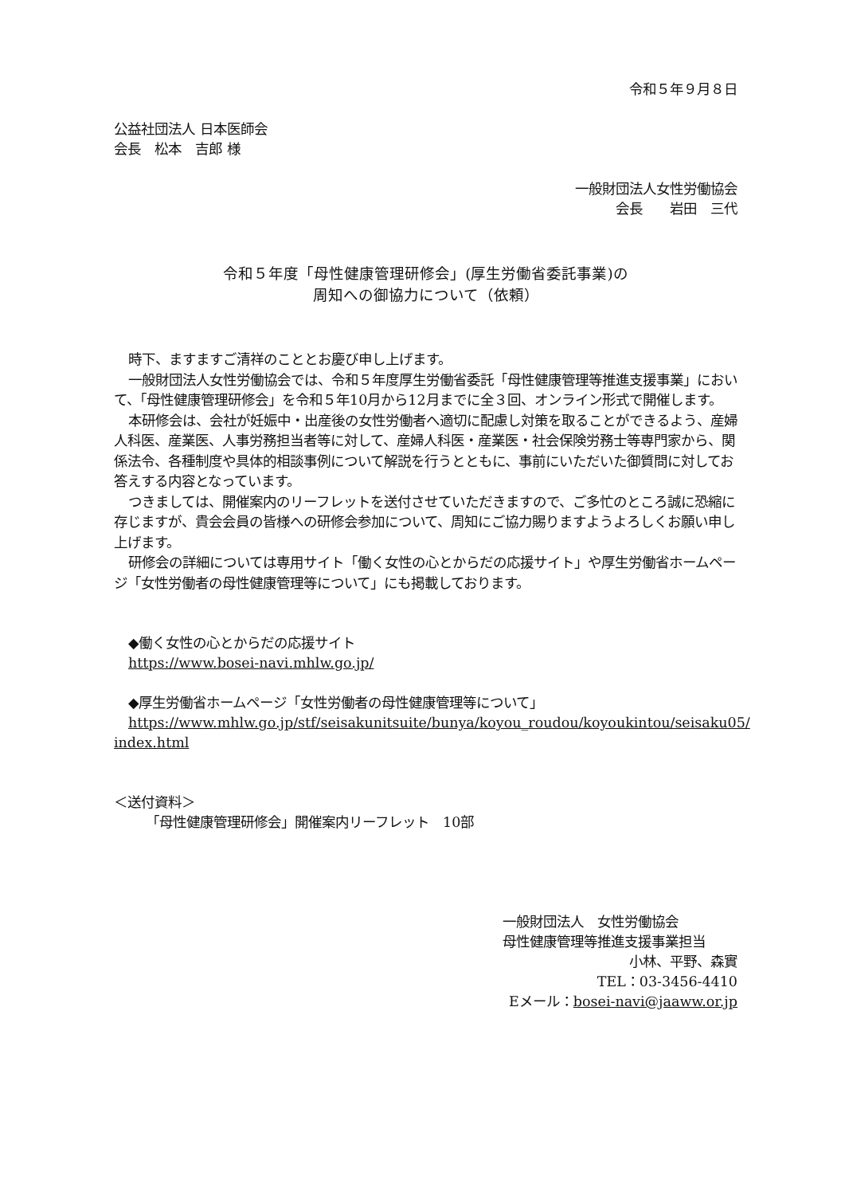令和５年９月８日
公益社団法人 日本医師会
会長　松本　吉郎 様
一般財団法人女性労働協会
会長　　岩田　三代
令和５年度「母性健康管理研修会」(厚生労働省委託事業)の
周知への御協力について（依頼）
時下、ますますご清祥のこととお慶び申し上げます。
一般財団法人女性労働協会では、令和５年度厚生労働省委託「母性健康管理等推進支援事業」において、「母性健康管理研修会」を令和５年10月から12月までに全３回、オンライン形式で開催します。
本研修会は、会社が妊娠中・出産後の女性労働者へ適切に配慮し対策を取ることができるよう、産婦人科医、産業医、人事労務担当者等に対して、産婦人科医・産業医・社会保険労務士等専門家から、関係法令、各種制度や具体的相談事例について解説を行うとともに、事前にいただいた御質問に対してお答えする内容となっています。
つきましては、開催案内のリーフレットを送付させていただきますので、ご多忙のところ誠に恐縮に存じますが、貴会会員の皆様への研修会参加について、周知にご協力賜りますようよろしくお願い申し上げます。
研修会の詳細については専用サイト「働く女性の心とからだの応援サイト」や厚生労働省ホームページ「女性労働者の母性健康管理等について」にも掲載しております。
◆働く女性の心とからだの応援サイト
https://www.bosei-navi.mhlw.go.jp/
◆厚生労働省ホームページ「女性労働者の母性健康管理等について」
https://www.mhlw.go.jp/stf/seisakunitsuite/bunya/koyou_roudou/koyoukintou/seisaku05/
index.html
＜送付資料＞
「母性健康管理研修会」開催案内リーフレット　10部
一般財団法人　女性労働協会
母性健康管理等推進支援事業担当
小林、平野、森實
TEL：03-3456-4410
Eメール：bosei-navi@jaaww.or.jp